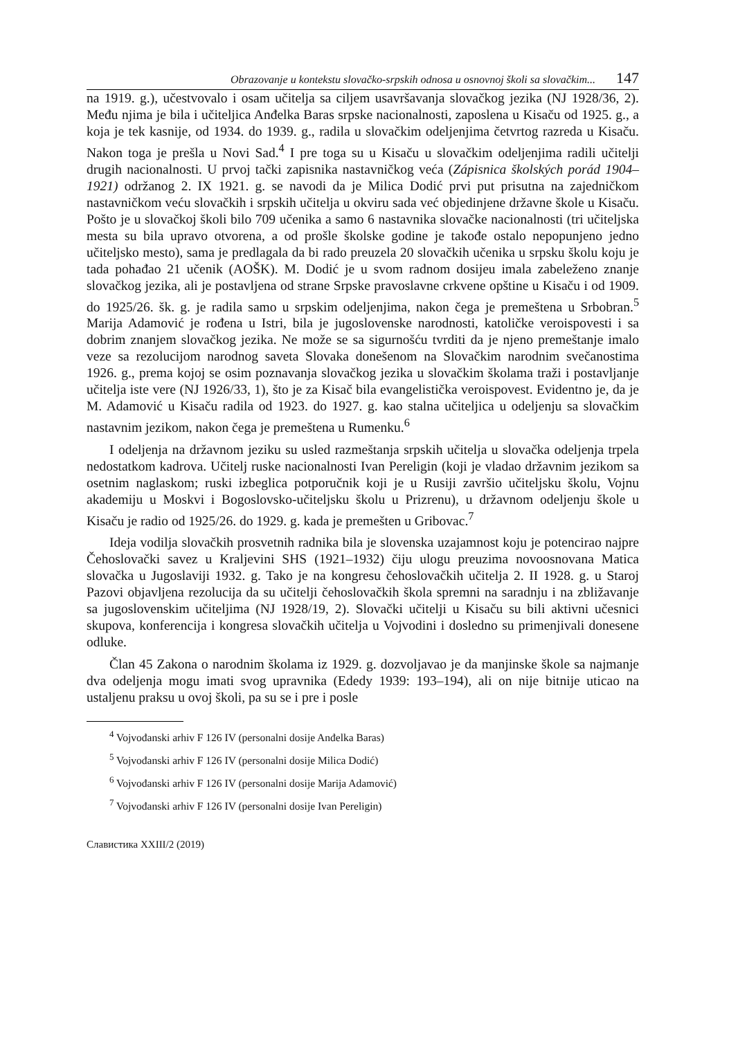Obrazovanje u kontekstu slovačko-srpskih odnosa u osnovnoj školi sa slovačkim... 147
na 1919. g.), učestvovalo i osam učitelja sa ciljem usavršavanja slovačkog jezika (NJ 1928/36, 2). Među njima je bila i učiteljica Anđelka Baras srpske nacionalnosti, zaposlena u Kisaču od 1925. g., a koja je tek kasnije, od 1934. do 1939. g., radila u slovačkim odeljenjima četvrtog razreda u Kisaču. Nakon toga je prešla u Novi Sad.<sup>4</sup> I pre toga su u Kisaču u slovačkim odeljenjima radili učitelji drugih nacionalnosti. U prvoj tački zapisnika nastavničkog veća (Zápisnica školských porád 1904–1921) održanog 2. IX 1921. g. se navodi da je Milica Dodić prvi put prisutna na zajedničkom nastavničkom veću slovačkih i srpskih učitelja u okviru sada već objedinjene državne škole u Kisaču. Pošto je u slovačkoj školi bilo 709 učenika a samo 6 nastavnika slovačke nacionalnosti (tri učiteljska mesta su bila upravo otvorena, a od prošle školske godine je takođe ostalo nepopunjeno jedno učiteljsko mesto), sama je predlagala da bi rado preuzela 20 slovačkih učenika u srpsku školu koju je tada pohađao 21 učenik (AOŠK). M. Dodić je u svom radnom dosijeu imala zabeleženo znanje slovačkog jezika, ali je postavljena od strane Srpske pravoslavne crkvene opštine u Kisaču i od 1909. do 1925/26. šk. g. je radila samo u srpskim odeljenjima, nakon čega je premeštena u Srbobran.<sup>5</sup> Marija Adamović je rođena u Istri, bila je jugoslovenske narodnosti, katoličke veroispovesti i sa dobrim znanjem slovačkog jezika. Ne može se sa sigurnošću tvrditi da je njeno premeštanje imalo veze sa rezolucijom narodnog saveta Slovaka donešenom na Slovačkim narodnim svečanostima 1926. g., prema kojoj se osim poznavanja slovačkog jezika u slovačkim školama traži i postavljanje učitelja iste vere (NJ 1926/33, 1), što je za Kisač bila evangelistička veroispovest. Evidentno je, da je M. Adamović u Kisaču radila od 1923. do 1927. g. kao stalna učiteljica u odeljenju sa slovačkim nastavnim jezikom, nakon čega je premeštena u Rumenku.<sup>6</sup>
I odeljenja na državnom jeziku su usled razmeštanja srpskih učitelja u slovačka odeljenja trpela nedostatkom kadrova. Učitelj ruske nacionalnosti Ivan Pereligin (koji je vladao državnim jezikom sa osetnim naglaskom; ruski izbeglica potporučnik koji je u Rusiji završio učiteljsku školu, Vojnu akademiju u Moskvi i Bogoslovsko-učiteljsku školu u Prizrenu), u državnom odeljenju škole u Kisaču je radio od 1925/26. do 1929. g. kada je premešten u Gribovac.<sup>7</sup>
Ideja vodilja slovačkih prosvetnih radnika bila je slovenska uzajamnost koju je potencirao najpre Čehoslovački savez u Kraljevini SHS (1921–1932) čiju ulogu preuzima novoosnovana Matica slovačka u Jugoslaviji 1932. g. Tako je na kongresu čehoslovačkih učitelja 2. II 1928. g. u Staroj Pazovi objavljena rezolucija da su učitelji čehoslovačkih škola spremni na saradnju i na zbližavanje sa jugoslovenskim učiteljima (NJ 1928/19, 2). Slovački učitelji u Kisaču su bili aktivni učesnici skupova, konferencija i kongresa slovačkih učitelja u Vojvodini i dosledno su primenjivali donesene odluke.
Član 45 Zakona o narodnim školama iz 1929. g. dozvoljavao je da manjinske škole sa najmanje dva odeljenja mogu imati svog upravnika (Ededy 1939: 193–194), ali on nije bitnije uticao na ustaljenu praksu u ovoj školi, pa su se i pre i posle
<sup>4</sup> Vojvođanski arhiv F 126 IV (personalni dosije Anđelka Baras)
<sup>5</sup> Vojvođanski arhiv F 126 IV (personalni dosije Milica Dodić)
<sup>6</sup> Vojvođanski arhiv F 126 IV (personalni dosije Marija Adamović)
<sup>7</sup> Vojvođanski arhiv F 126 IV (personalni dosije Ivan Pereligin)
Славистика XXIII/2 (2019)